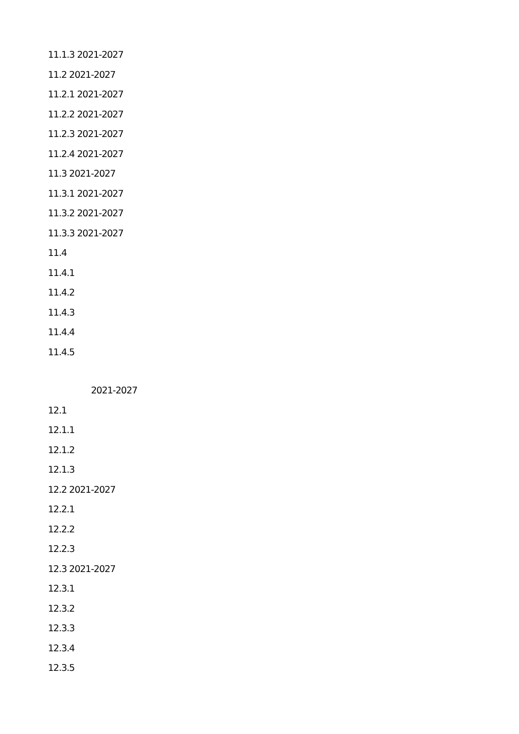11.1.3 2021-2027
11.2 2021-2027
11.2.1 2021-2027
11.2.2 2021-2027
11.2.3 2021-2027
11.2.4 2021-2027
11.3 2021-2027
11.3.1 2021-2027
11.3.2 2021-2027
11.3.3 2021-2027
11.4
11.4.1
11.4.2
11.4.3
11.4.4
11.4.5
2021-2027
12.1
12.1.1
12.1.2
12.1.3
12.2 2021-2027
12.2.1
12.2.2
12.2.3
12.3 2021-2027
12.3.1
12.3.2
12.3.3
12.3.4
12.3.5